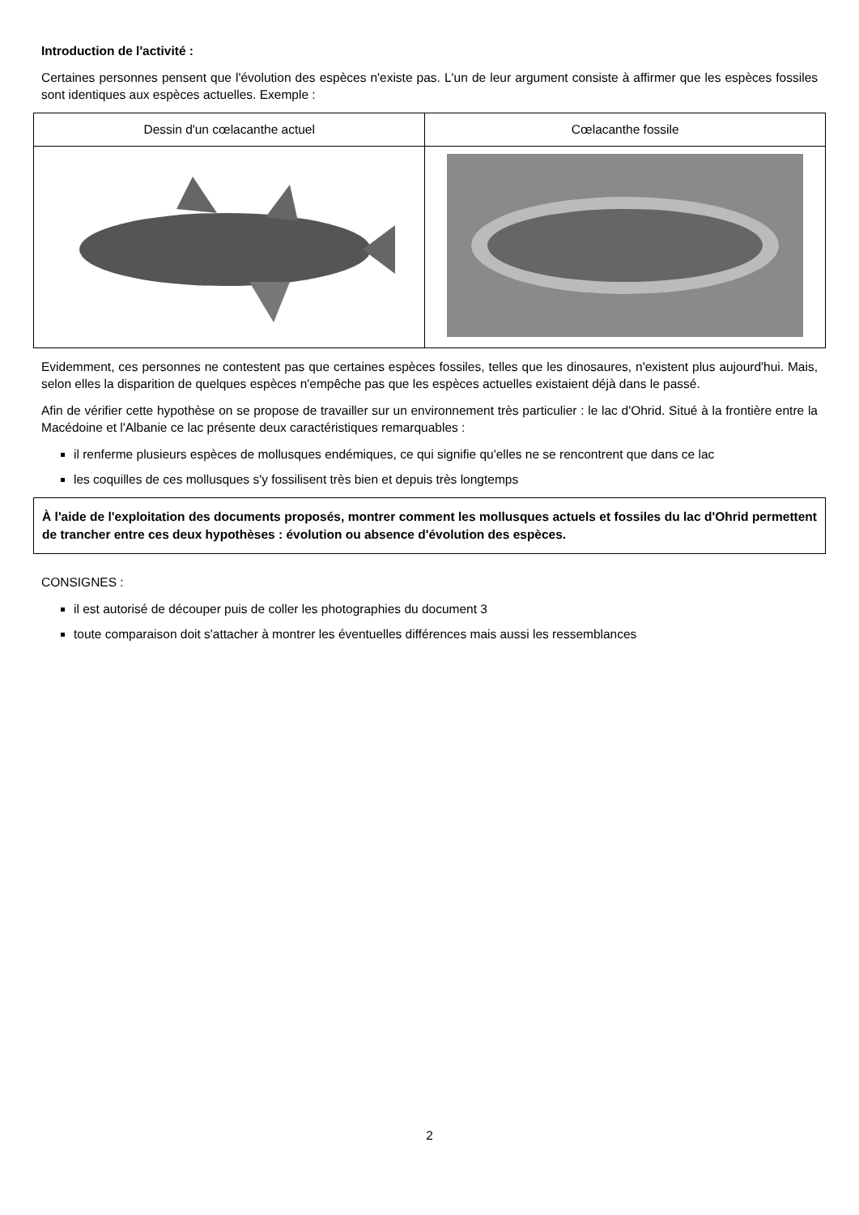Introduction de l'activité :
Certaines personnes pensent que l'évolution des espèces n'existe pas. L'un de leur argument consiste à affirmer que les espèces fossiles sont identiques aux espèces actuelles. Exemple :
| Dessin d'un cœlacanthe actuel | Cœlacanthe fossile |
Evidemment, ces personnes ne contestent pas que certaines espèces fossiles, telles que les dinosaures, n'existent plus aujourd'hui. Mais, selon elles la disparition de quelques espèces n'empêche pas que les espèces actuelles existaient déjà dans le passé.
Afin de vérifier cette hypothèse on se propose de travailler sur un environnement très particulier : le lac d'Ohrid. Situé à la frontière entre la Macédoine et l'Albanie ce lac présente deux caractéristiques remarquables :
il renferme plusieurs espèces de mollusques endémiques, ce qui signifie qu'elles ne se rencontrent que dans ce lac
les coquilles de ces mollusques s'y fossilisent très bien et depuis très longtemps
À l'aide de l'exploitation des documents proposés, montrer comment les mollusques actuels et fossiles du lac d'Ohrid permettent de trancher entre ces deux hypothèses : évolution ou absence d'évolution des espèces.
CONSIGNES :
il est autorisé de découper puis de coller les photographies du document 3
toute comparaison doit s'attacher à montrer les éventuelles différences mais aussi les ressemblances
2